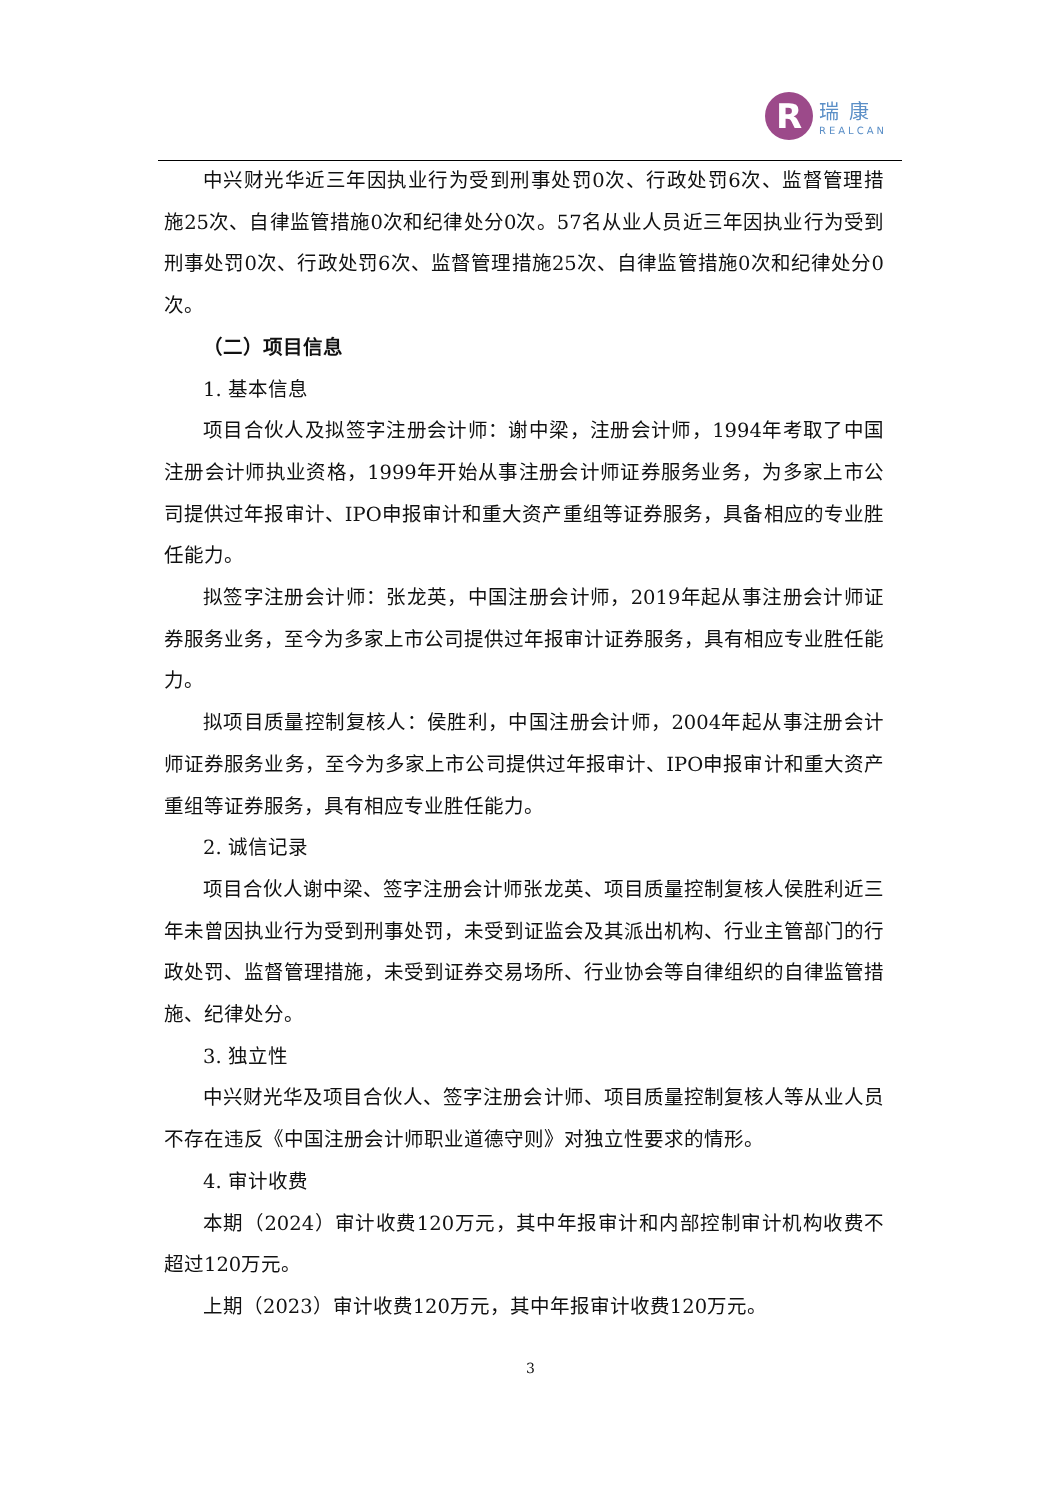R
瑞康
REALCAN
中兴财光华近三年因执业行为受到刑事处罚0次、行政处罚6次、监督管理措施25次、自律监管措施0次和纪律处分0次。57名从业人员近三年因执业行为受到刑事处罚0次、行政处罚6次、监督管理措施25次、自律监管措施0次和纪律处分0次。
（二）项目信息
1. 基本信息
项目合伙人及拟签字注册会计师：谢中梁，注册会计师，1994年考取了中国注册会计师执业资格，1999年开始从事注册会计师证券服务业务，为多家上市公司提供过年报审计、IPO申报审计和重大资产重组等证券服务，具备相应的专业胜任能力。
拟签字注册会计师：张龙英，中国注册会计师，2019年起从事注册会计师证券服务业务，至今为多家上市公司提供过年报审计证券服务，具有相应专业胜任能力。
拟项目质量控制复核人：侯胜利，中国注册会计师，2004年起从事注册会计师证券服务业务，至今为多家上市公司提供过年报审计、IPO申报审计和重大资产重组等证券服务，具有相应专业胜任能力。
2. 诚信记录
项目合伙人谢中梁、签字注册会计师张龙英、项目质量控制复核人侯胜利近三年未曾因执业行为受到刑事处罚，未受到证监会及其派出机构、行业主管部门的行政处罚、监督管理措施，未受到证券交易场所、行业协会等自律组织的自律监管措施、纪律处分。
3. 独立性
中兴财光华及项目合伙人、签字注册会计师、项目质量控制复核人等从业人员不存在违反《中国注册会计师职业道德守则》对独立性要求的情形。
4. 审计收费
本期（2024）审计收费120万元，其中年报审计和内部控制审计机构收费不超过120万元。
上期（2023）审计收费120万元，其中年报审计收费120万元。
3